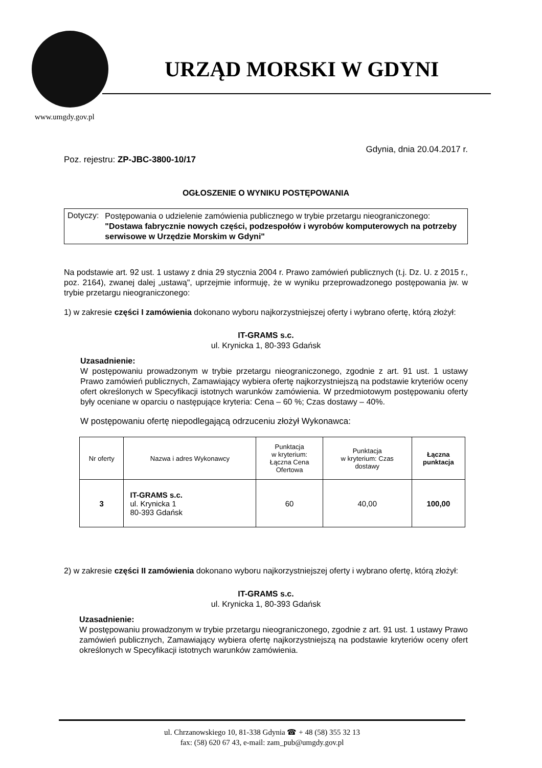URZĄD MORSKI W GDYNI
www.umgdy.gov.pl
Gdynia, dnia 20.04.2017 r.
Poz. rejestru: ZP-JBC-3800-10/17
OGŁOSZENIE O WYNIKU POSTĘPOWANIA
Dotyczy:
Postępowania o udzielenie zamówienia publicznego w trybie przetargu nieograniczonego:
"Dostawa fabrycznie nowych części, podzespołów i wyrobów komputerowych na potrzeby serwisowe w Urzędzie Morskim w Gdyni"
Na podstawie art. 92 ust. 1 ustawy z dnia 29 stycznia 2004 r. Prawo zamówień publicznych (t.j. Dz. U. z 2015 r., poz. 2164), zwanej dalej „ustawą", uprzejmie informuję, że w wyniku przeprowadzonego postępowania jw. w trybie przetargu nieograniczonego:
1) w zakresie części I zamówienia dokonano wyboru najkorzystniejszej oferty i wybrano ofertę, którą złożył:
IT-GRAMS s.c.
ul. Krynicka 1, 80-393 Gdańsk
Uzasadnienie:
W postępowaniu prowadzonym w trybie przetargu nieograniczonego, zgodnie z art. 91 ust. 1 ustawy Prawo zamówień publicznych, Zamawiający wybiera ofertę najkorzystniejszą na podstawie kryteriów oceny ofert określonych w Specyfikacji istotnych warunków zamówienia. W przedmiotowym postępowaniu oferty były oceniane w oparciu o następujące kryteria: Cena – 60 %; Czas dostawy – 40%.
W postępowaniu ofertę niepodlegającą odrzuceniu złożył Wykonawca:
| Nr oferty | Nazwa i adres Wykonawcy | Punktacja w kryterium: Łączna Cena Ofertowa | Punktacja w kryterium: Czas dostawy | Łączna punktacja |
| --- | --- | --- | --- | --- |
| 3 | IT-GRAMS s.c. ul. Krynicka 1 80-393 Gdańsk | 60 | 40,00 | 100,00 |
2) w zakresie części II zamówienia dokonano wyboru najkorzystniejszej oferty i wybrano ofertę, którą złożył:
IT-GRAMS s.c.
ul. Krynicka 1, 80-393 Gdańsk
Uzasadnienie:
W postępowaniu prowadzonym w trybie przetargu nieograniczonego, zgodnie z art. 91 ust. 1 ustawy Prawo zamówień publicznych, Zamawiający wybiera ofertę najkorzystniejszą na podstawie kryteriów oceny ofert określonych w Specyfikacji istotnych warunków zamówienia.
ul. Chrzanowskiego 10, 81-338 Gdynia ☎ + 48 (58) 355 32 13
fax: (58) 620 67 43, e-mail: zam_pub@umgdy.gov.pl